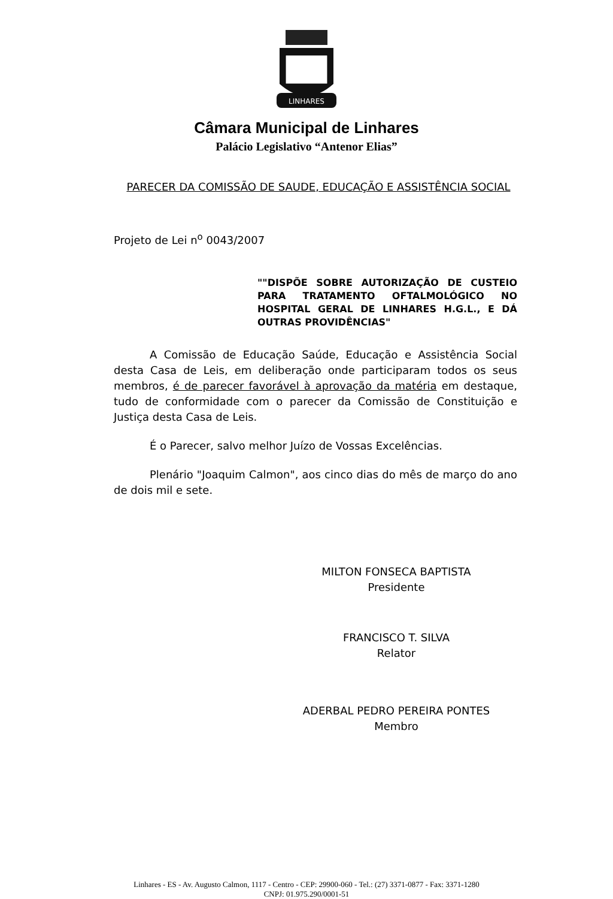LINHARES
Câmara Municipal de Linhares
Palácio Legislativo “Antenor Elias”
PARECER DA COMISSÃO DE SAUDE, EDUCAÇÃO E ASSISTÊNCIA SOCIAL
Projeto de Lei n<sup>o</sup> 0043/2007
""DISPÕE SOBRE AUTORIZAÇÃO DE CUSTEIO PARA TRATAMENTO OFTALMOLÓGICO NO HOSPITAL GERAL DE LINHARES H.G.L., E DÁ OUTRAS PROVIDÊNCIAS"
A Comissão de Educação Saúde, Educação e Assistência Social desta Casa de Leis, em deliberação onde participaram todos os seus membros, é de parecer favorável à aprovação da matéria em destaque, tudo de conformidade com o parecer da Comissão de Constituição e Justiça desta Casa de Leis.
É o Parecer, salvo melhor Juízo de Vossas Excelências.
Plenário "Joaquim Calmon", aos cinco dias do mês de março do ano de dois mil e sete.
MILTON FONSECA BAPTISTA
Presidente
FRANCISCO T. SILVA
Relator
ADERBAL PEDRO PEREIRA PONTES
Membro
Linhares - ES - Av. Augusto Calmon, 1117 - Centro - CEP: 29900-060 - Tel.: (27) 3371-0877 - Fax: 3371-1280
CNPJ: 01.975.290/0001-51